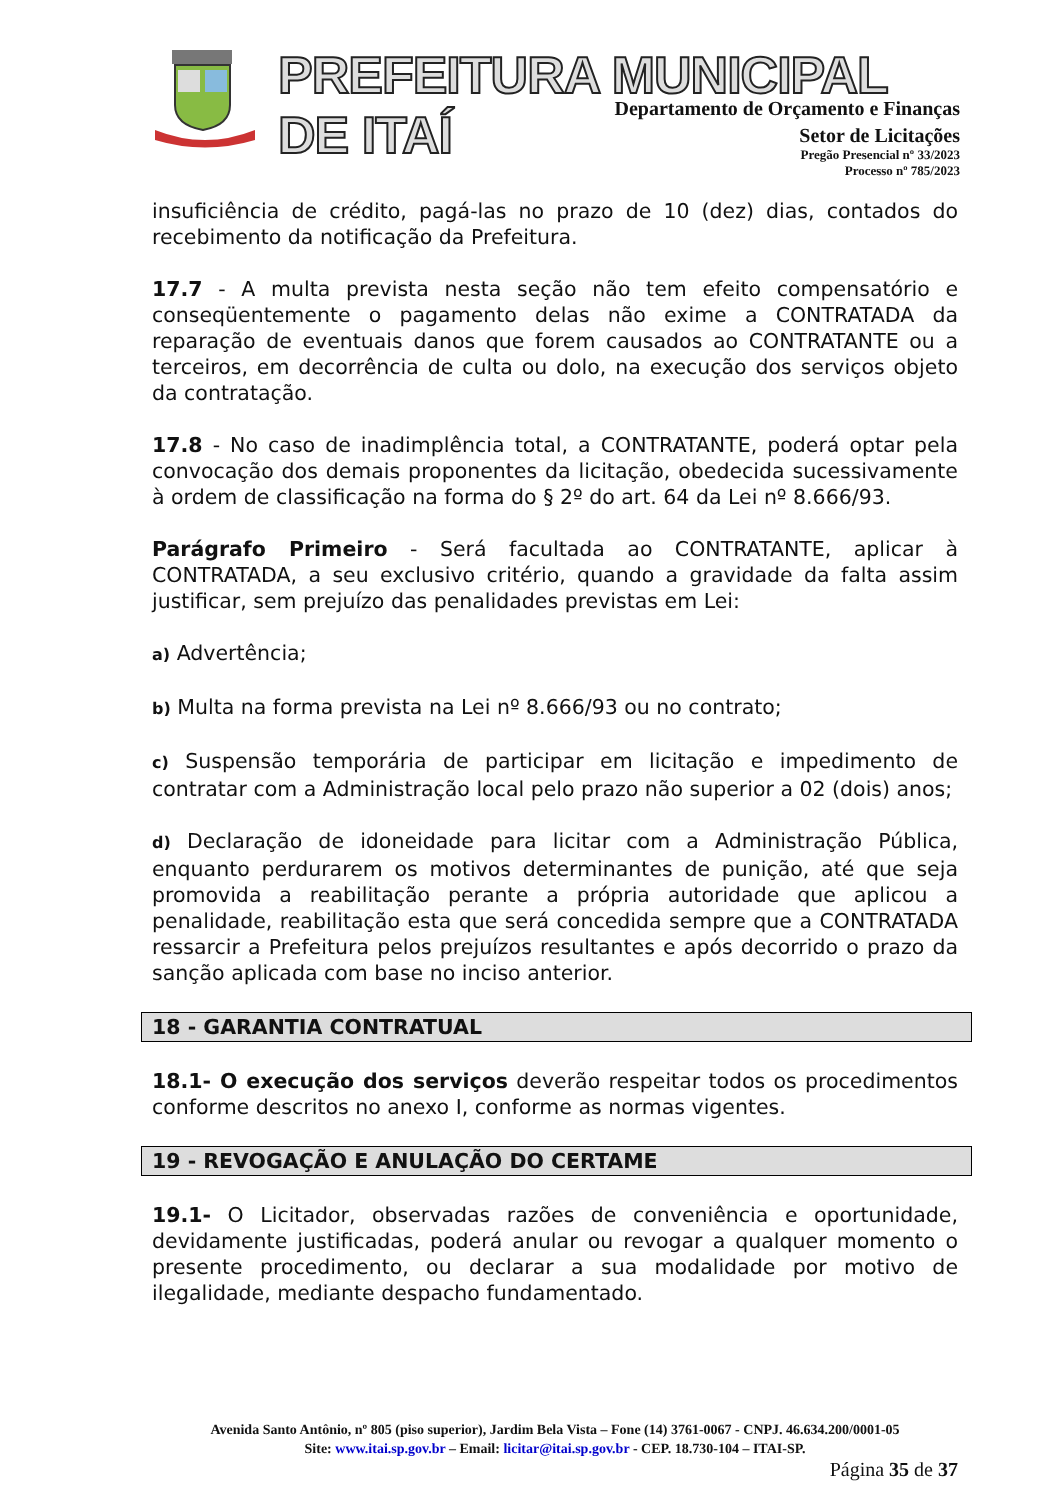PREFEITURA MUNICIPAL DE ITAÍ
Departamento de Orçamento e Finanças
Setor de Licitações
Pregão Presencial nº 33/2023
Processo nº 785/2023
insuficiência de crédito, pagá-las no prazo de 10 (dez) dias, contados do recebimento da notificação da Prefeitura.
17.7 - A multa prevista nesta seção não tem efeito compensatório e conseqüentemente o pagamento delas não exime a CONTRATADA da reparação de eventuais danos que forem causados ao CONTRATANTE ou a terceiros, em decorrência de culta ou dolo, na execução dos serviços objeto da contratação.
17.8 - No caso de inadimplência total, a CONTRATANTE, poderá optar pela convocação dos demais proponentes da licitação, obedecida sucessivamente à ordem de classificação na forma do § 2º do art. 64 da Lei nº 8.666/93.
Parágrafo Primeiro - Será facultada ao CONTRATANTE, aplicar à CONTRATADA, a seu exclusivo critério, quando a gravidade da falta assim justificar, sem prejuízo das penalidades previstas em Lei:
a) Advertência;
b) Multa na forma prevista na Lei nº 8.666/93 ou no contrato;
c) Suspensão temporária de participar em licitação e impedimento de contratar com a Administração local pelo prazo não superior a 02 (dois) anos;
d) Declaração de idoneidade para licitar com a Administração Pública, enquanto perdurarem os motivos determinantes de punição, até que seja promovida a reabilitação perante a própria autoridade que aplicou a penalidade, reabilitação esta que será concedida sempre que a CONTRATADA ressarcir a Prefeitura pelos prejuízos resultantes e após decorrido o prazo da sanção aplicada com base no inciso anterior.
18 - GARANTIA CONTRATUAL
18.1- O execução dos serviços deverão respeitar todos os procedimentos conforme descritos no anexo I, conforme as normas vigentes.
19 - REVOGAÇÃO E ANULAÇÃO DO CERTAME
19.1- O Licitador, observadas razões de conveniência e oportunidade, devidamente justificadas, poderá anular ou revogar a qualquer momento o presente procedimento, ou declarar a sua modalidade por motivo de ilegalidade, mediante despacho fundamentado.
Avenida Santo Antônio, nº 805 (piso superior), Jardim Bela Vista – Fone (14) 3761-0067 - CNPJ. 46.634.200/0001-05
Site: www.itai.sp.gov.br – Email: licitar@itai.sp.gov.br - CEP. 18.730-104 – ITAI-SP.
Página 35 de 37